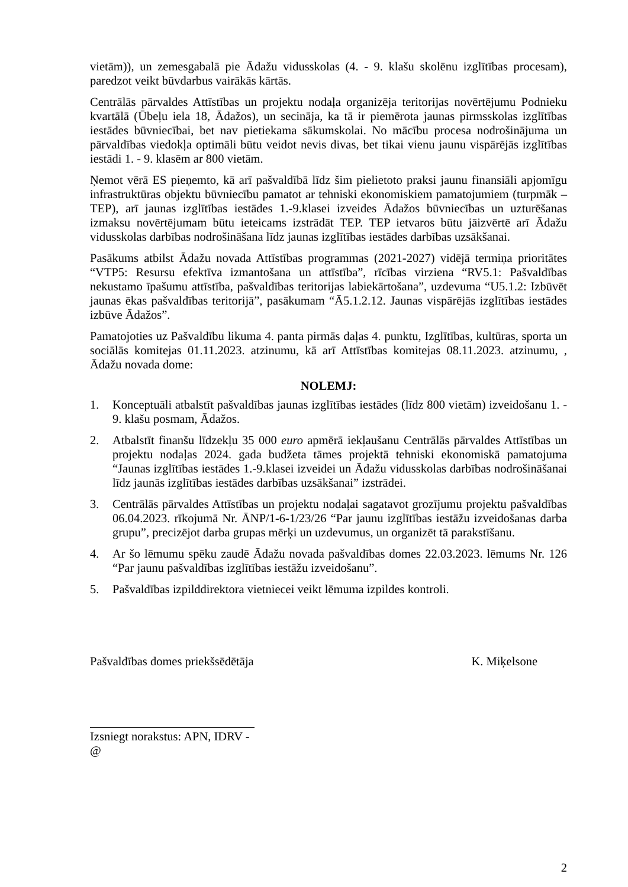vietām)), un zemesgabalā pie Ādažu vidusskolas (4. - 9. klašu skolēnu izglītības procesam), paredzot veikt būvdarbus vairākās kārtās.
Centrālās pārvaldes Attīstības un projektu nodaļa organizēja teritorijas novērtējumu Podnieku kvartālā (Ūbeļu iela 18, Ādažos), un secināja, ka tā ir piemērota jaunas pirmsskolas izglītības iestādes būvniecībai, bet nav pietiekama sākumskolai. No mācību procesa nodrošinājuma un pārvaldības viedokļa optimāli būtu veidot nevis divas, bet tikai vienu jaunu vispārējās izglītības iestādi 1. - 9. klasēm ar 800 vietām.
Ņemot vērā ES pieņemto, kā arī pašvaldībā līdz šim pielietoto praksi jaunu finansiāli apjomīgu infrastruktūras objektu būvniecību pamatot ar tehniski ekonomiskiem pamatojumiem (turpmāk – TEP), arī jaunas izglītības iestādes 1.-9.klasei izveides Ādažos būvniecības un uzturēšanas izmaksu novērtējumam būtu ieteicams izstrādāt TEP. TEP ietvaros būtu jāizvērtē arī Ādažu vidusskolas darbības nodrošināšana līdz jaunas izglītības iestādes darbības uzsākšanai.
Pasākums atbilst Ādažu novada Attīstības programmas (2021-2027) vidējā termiņa prioritātes “VTP5: Resursu efektīva izmantošana un attīstība”, rīcības virziena “RV5.1: Pašvaldības nekustamo īpašumu attīstība, pašvaldības teritorijas labiekārtošana”, uzdevuma “U5.1.2: Izbūvēt jaunas ēkas pašvaldības teritorijā”, pasākumam “Ā5.1.2.12. Jaunas vispārējās izglītības iestādes izbūve Ādažos”.
Pamatojoties uz Pašvaldību likuma 4. panta pirmās daļas 4. punktu, Izglītības, kultūras, sporta un sociālās komitejas 01.11.2023. atzinumu, kā arī Attīstības komitejas 08.11.2023. atzinumu, , Ādažu novada dome:
NOLEMJ:
1. Konceptuāli atbalstīt pašvaldības jaunas izglītības iestādes (līdz 800 vietām) izveidošanu 1. - 9. klašu posmam, Ādažos.
2. Atbalstīt finanšu līdzekļu 35 000 euro apmērā iekļaušanu Centrālās pārvaldes Attīstības un projektu nodaļas 2024. gada budžeta tāmes projektā tehniski ekonomiskā pamatojuma “Jaunas izglītības iestādes 1.-9.klasei izveidei un Ādažu vidusskolas darbības nodrošināšanai līdz jaunās izglītības iestādes darbības uzsākšanai” izstrādei.
3. Centrālās pārvaldes Attīstības un projektu nodaļai sagatavot grozījumu projektu pašvaldības 06.04.2023. rīkojumā Nr. ĀNP/1-6-1/23/26 “Par jaunu izglītības iestāžu izveidošanas darba grupu”, precizējot darba grupas mērķi un uzdevumus, un organizēt tā parakstīšanu.
4. Ar šo lēmumu spēku zaudē Ādažu novada pašvaldības domes 22.03.2023. lēmums Nr. 126 “Par jaunu pašvaldības izglītības iestāžu izveidošanu”.
5. Pašvaldības izpilddirektora vietniecei veikt lēmuma izpildes kontroli.
Pašvaldības domes priekšsēdētāja K. Miķelsone
Izsniegt norakstus: APN, IDRV - @
2